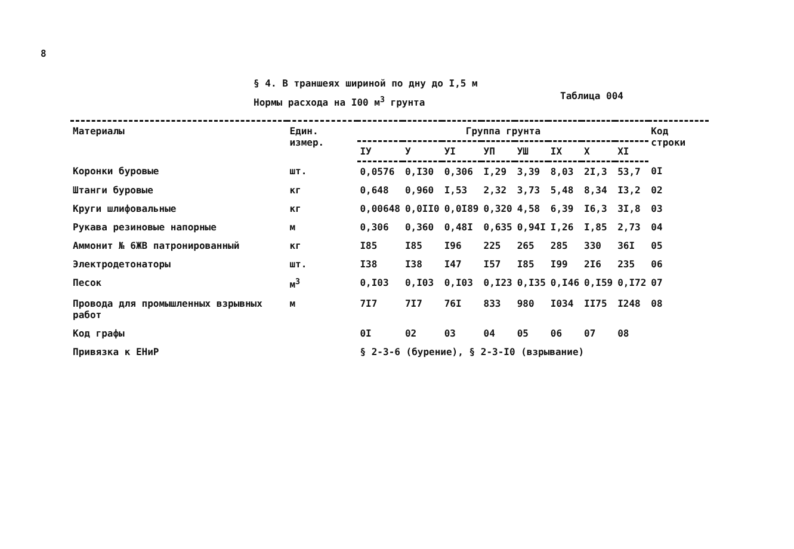8
§ 4. В траншеях шириной по дну до I,5 м
Нормы расхода на I00 м<sup>3</sup> грунта Таблица 004
| Материалы | Един. измер. | Группа грунта | | | | | | | | Код строки |
| --- | --- | --- | --- | --- | --- | --- | --- | --- | --- | --- |
| | | IУ | У | УI | УП | УШ | IX | X | XI | |
| Коронки буровые | шт. | 0,0576 | 0,I30 | 0,306 | I,29 | 3,39 | 8,03 | 2I,3 | 53,7 | 0I |
| Штанги буровые | кг | 0,648 | 0,960 | I,53 | 2,32 | 3,73 | 5,48 | 8,34 | I3,2 | 02 |
| Круги шлифовальные | кг | 0,00648 | 0,0II0 | 0,0I89 | 0,320 | 4,58 | 6,39 | I6,3 | 3I,8 | 03 |
| Рукава резиновые напорные | м | 0,306 | 0,360 | 0,48I | 0,635 | 0,94I | I,26 | I,85 | 2,73 | 04 |
| Аммонит № 6ЖВ патронированный | кг | I85 | I85 | I96 | 225 | 265 | 285 | 330 | 36I | 05 |
| Электродетонаторы | шт. | I38 | I38 | I47 | I57 | I85 | I99 | 2I6 | 235 | 06 |
| Песок | м<sup>3</sup> | 0,I03 | 0,I03 | 0,I03 | 0,I23 | 0,I35 | 0,I46 | 0,I59 | 0,I72 | 07 |
| Провода для промышленных взрывных работ | м | 7I7 | 7I7 | 76I | 833 | 980 | I034 | II75 | I248 | 08 |
| Код графы | | 0I | 02 | 03 | 04 | 05 | 06 | 07 | 08 | |
| Привязка к ЕНиР | | § 2-3-6 (бурение), § 2-3-I0 (взрывание) | | | | | | | | |